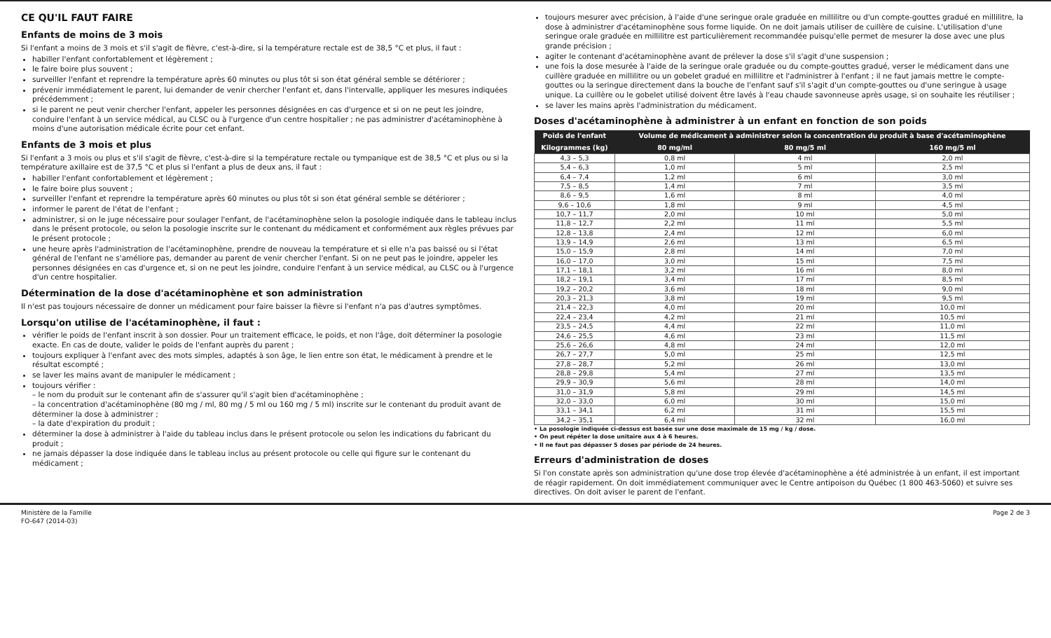CE QU'IL FAUT FAIRE
Enfants de moins de 3 mois
Si l'enfant a moins de 3 mois et s'il s'agit de fièvre, c'est-à-dire, si la température rectale est de 38,5 °C et plus, il faut :
habiller l'enfant confortablement et légèrement ;
le faire boire plus souvent ;
surveiller l'enfant et reprendre la température après 60 minutes ou plus tôt si son état général semble se détériorer ;
prévenir immédiatement le parent, lui demander de venir chercher l'enfant et, dans l'intervalle, appliquer les mesures indiquées précédemment ;
si le parent ne peut venir chercher l'enfant, appeler les personnes désignées en cas d'urgence et si on ne peut les joindre, conduire l'enfant à un service médical, au CLSC ou à l'urgence d'un centre hospitalier ; ne pas administrer d'acétaminophène à moins d'une autorisation médicale écrite pour cet enfant.
Enfants de 3 mois et plus
Si l'enfant a 3 mois ou plus et s'il s'agit de fièvre, c'est-à-dire si la température rectale ou tympanique est de 38,5 °C et plus ou si la température axillaire est de 37,5 °C et plus si l'enfant a plus de deux ans, il faut :
habiller l'enfant confortablement et légèrement ;
le faire boire plus souvent ;
surveiller l'enfant et reprendre la température après 60 minutes ou plus tôt si son état général semble se détériorer ;
informer le parent de l'état de l'enfant ;
administrer, si on le juge nécessaire pour soulager l'enfant, de l'acétaminophène selon la posologie indiquée dans le tableau inclus dans le présent protocole, ou selon la posologie inscrite sur le contenant du médicament et conformément aux règles prévues par le présent protocole ;
une heure après l'administration de l'acétaminophène, prendre de nouveau la température et si elle n'a pas baissé ou si l'état général de l'enfant ne s'améliore pas, demander au parent de venir chercher l'enfant. Si on ne peut pas le joindre, appeler les personnes désignées en cas d'urgence et, si on ne peut les joindre, conduire l'enfant à un service médical, au CLSC ou à l'urgence d'un centre hospitalier.
Détermination de la dose d'acétaminophène et son administration
Il n'est pas toujours nécessaire de donner un médicament pour faire baisser la fièvre si l'enfant n'a pas d'autres symptômes.
Lorsqu'on utilise de l'acétaminophène, il faut :
vérifier le poids de l'enfant inscrit à son dossier. Pour un traitement efficace, le poids, et non l'âge, doit déterminer la posologie exacte. En cas de doute, valider le poids de l'enfant auprès du parent ;
toujours expliquer à l'enfant avec des mots simples, adaptés à son âge, le lien entre son état, le médicament à prendre et le résultat escompté ;
se laver les mains avant de manipuler le médicament ;
toujours vérifier :
– le nom du produit sur le contenant afin de s'assurer qu'il s'agit bien d'acétaminophène ;
– la concentration d'acétaminophène (80 mg / ml, 80 mg / 5 ml ou 160 mg / 5 ml) inscrite sur le contenant du produit avant de déterminer la dose à administrer ;
– la date d'expiration du produit ;
déterminer la dose à administrer à l'aide du tableau inclus dans le présent protocole ou selon les indications du fabricant du produit ;
ne jamais dépasser la dose indiquée dans le tableau inclus au présent protocole ou celle qui figure sur le contenant du médicament ;
toujours mesurer avec précision, à l'aide d'une seringue orale graduée en millilitre ou d'un compte-gouttes gradué en millilitre, la dose à administrer d'acétaminophène sous forme liquide. On ne doit jamais utiliser de cuillère de cuisine. L'utilisation d'une seringue orale graduée en millilitre est particulièrement recommandée puisqu'elle permet de mesurer la dose avec une plus grande précision ;
agiter le contenant d'acétaminophène avant de prélever la dose s'il s'agit d'une suspension ;
une fois la dose mesurée à l'aide de la seringue orale graduée ou du compte-gouttes gradué, verser le médicament dans une cuillère graduée en millilitre ou un gobelet gradué en millilitre et l'administrer à l'enfant ; il ne faut jamais mettre le compte-gouttes ou la seringue directement dans la bouche de l'enfant sauf s'il s'agit d'un compte-gouttes ou d'une seringue à usage unique. La cuillère ou le gobelet utilisé doivent être lavés à l'eau chaude savonneuse après usage, si on souhaite les réutiliser ;
se laver les mains après l'administration du médicament.
Doses d'acétaminophène à administrer à un enfant en fonction de son poids
| Poids de l'enfant | Volume de médicament à administrer selon la concentration du produit à base d'acétaminophène | | |
| --- | --- | --- | --- |
| Kilogrammes (kg) | 80 mg/ml | 80 mg/5 ml | 160 mg/5 ml |
| 4,3 – 5,3 | 0,8 ml | 4 ml | 2,0 ml |
| 5,4 – 6,3 | 1,0 ml | 5 ml | 2,5 ml |
| 6,4 – 7,4 | 1,2 ml | 6 ml | 3,0 ml |
| 7,5 – 8,5 | 1,4 ml | 7 ml | 3,5 ml |
| 8,6 – 9,5 | 1,6 ml | 8 ml | 4,0 ml |
| 9,6 – 10,6 | 1,8 ml | 9 ml | 4,5 ml |
| 10,7 – 11,7 | 2,0 ml | 10 ml | 5,0 ml |
| 11,8 – 12,7 | 2,2 ml | 11 ml | 5,5 ml |
| 12,8 – 13,8 | 2,4 ml | 12 ml | 6,0 ml |
| 13,9 – 14,9 | 2,6 ml | 13 ml | 6,5 ml |
| 15,0 – 15,9 | 2,8 ml | 14 ml | 7,0 ml |
| 16,0 – 17,0 | 3,0 ml | 15 ml | 7,5 ml |
| 17,1 – 18,1 | 3,2 ml | 16 ml | 8,0 ml |
| 18,2 – 19,1 | 3,4 ml | 17 ml | 8,5 ml |
| 19,2 – 20,2 | 3,6 ml | 18 ml | 9,0 ml |
| 20,3 – 21,3 | 3,8 ml | 19 ml | 9,5 ml |
| 21,4 – 22,3 | 4,0 ml | 20 ml | 10,0 ml |
| 22,4 – 23,4 | 4,2 ml | 21 ml | 10,5 ml |
| 23,5 – 24,5 | 4,4 ml | 22 ml | 11,0 ml |
| 24,6 – 25,5 | 4,6 ml | 23 ml | 11,5 ml |
| 25,6 – 26,6 | 4,8 ml | 24 ml | 12,0 ml |
| 26,7 – 27,7 | 5,0 ml | 25 ml | 12,5 ml |
| 27,8 – 28,7 | 5,2 ml | 26 ml | 13,0 ml |
| 28,8 – 29,8 | 5,4 ml | 27 ml | 13,5 ml |
| 29,9 – 30,9 | 5,6 ml | 28 ml | 14,0 ml |
| 31,0 – 31,9 | 5,8 ml | 29 ml | 14,5 ml |
| 32,0 – 33,0 | 6,0 ml | 30 ml | 15,0 ml |
| 33,1 – 34,1 | 6,2 ml | 31 ml | 15,5 ml |
| 34,2 – 35,1 | 6,4 ml | 32 ml | 16,0 ml |
• La posologie indiquée ci-dessus est basée sur une dose maximale de 15 mg / kg / dose.
• On peut répéter la dose unitaire aux 4 à 6 heures.
• Il ne faut pas dépasser 5 doses par période de 24 heures.
Erreurs d'administration de doses
Si l'on constate après son administration qu'une dose trop élevée d'acétaminophène a été administrée à un enfant, il est important de réagir rapidement. On doit immédiatement communiquer avec le Centre antipoison du Québec (1 800 463-5060) et suivre ses directives. On doit aviser le parent de l'enfant.
Ministère de la Famille
FO-647 (2014-03) Page 2 de 3